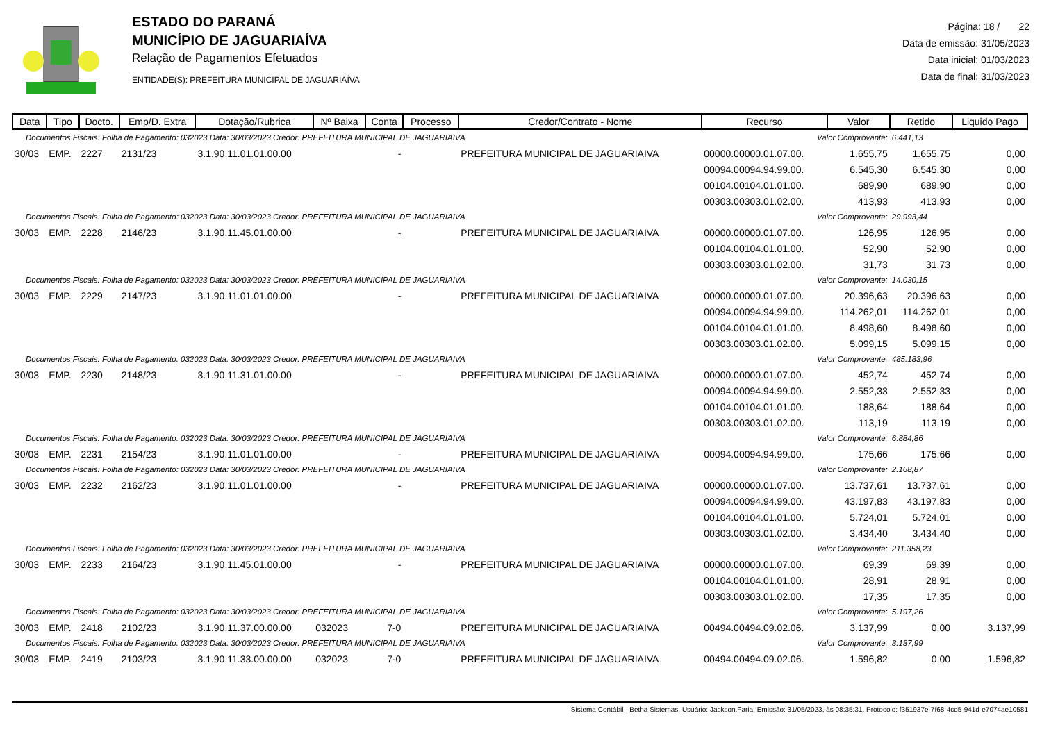ESTADO DO PARANÁ
MUNICÍPIO DE JAGUARIAÍVA
Relação de Pagamentos Efetuados
ENTIDADE(S): PREFEITURA MUNICIPAL DE JAGUARIAÍVA
Página: 18 / 22
Data de emissão: 31/05/2023
Data inicial: 01/03/2023
Data de final: 31/03/2023
| Data | Tipo | Docto. | Emp/D. Extra | Dotação/Rubrica | Nº Baixa | Conta | Processo | Credor/Contrato - Nome | Recurso | Valor | Retido | Liquido Pago |
| --- | --- | --- | --- | --- | --- | --- | --- | --- | --- | --- | --- | --- |
| Documentos Fiscais: Folha de Pagamento: 032023 Data: 30/03/2023 Credor: PREFEITURA MUNICIPAL DE JAGUARIAIVA | | | | | | | | | Valor Comprovante: | | 6.441,13 | |
| 30/03 | EMP. | 2227 | 2131/23 | 3.1.90.11.01.01.00.00 | | - | | PREFEITURA MUNICIPAL DE JAGUARIAIVA | 00000.00000.01.07.00. | 1.655,75 | 1.655,75 | 0,00 |
| | | | | | | | | | 00094.00094.94.99.00. | 6.545,30 | 6.545,30 | 0,00 |
| | | | | | | | | | 00104.00104.01.01.00. | 689,90 | 689,90 | 0,00 |
| | | | | | | | | | 00303.00303.01.02.00. | 413,93 | 413,93 | 0,00 |
| Documentos Fiscais: Folha de Pagamento: 032023 Data: 30/03/2023 Credor: PREFEITURA MUNICIPAL DE JAGUARIAIVA | | | | | | | | | Valor Comprovante: | | 29.993,44 | |
| 30/03 | EMP. | 2228 | 2146/23 | 3.1.90.11.45.01.00.00 | | - | | PREFEITURA MUNICIPAL DE JAGUARIAIVA | 00000.00000.01.07.00. | 126,95 | 126,95 | 0,00 |
| | | | | | | | | | 00104.00104.01.01.00. | 52,90 | 52,90 | 0,00 |
| | | | | | | | | | 00303.00303.01.02.00. | 31,73 | 31,73 | 0,00 |
| Documentos Fiscais: Folha de Pagamento: 032023 Data: 30/03/2023 Credor: PREFEITURA MUNICIPAL DE JAGUARIAIVA | | | | | | | | | Valor Comprovante: | | 14.030,15 | |
| 30/03 | EMP. | 2229 | 2147/23 | 3.1.90.11.01.01.00.00 | | - | | PREFEITURA MUNICIPAL DE JAGUARIAIVA | 00000.00000.01.07.00. | 20.396,63 | 20.396,63 | 0,00 |
| | | | | | | | | | 00094.00094.94.99.00. | 114.262,01 | 114.262,01 | 0,00 |
| | | | | | | | | | 00104.00104.01.01.00. | 8.498,60 | 8.498,60 | 0,00 |
| | | | | | | | | | 00303.00303.01.02.00. | 5.099,15 | 5.099,15 | 0,00 |
| Documentos Fiscais: Folha de Pagamento: 032023 Data: 30/03/2023 Credor: PREFEITURA MUNICIPAL DE JAGUARIAIVA | | | | | | | | | Valor Comprovante: | | 485.183,96 | |
| 30/03 | EMP. | 2230 | 2148/23 | 3.1.90.11.31.01.00.00 | | - | | PREFEITURA MUNICIPAL DE JAGUARIAIVA | 00000.00000.01.07.00. | 452,74 | 452,74 | 0,00 |
| | | | | | | | | | 00094.00094.94.99.00. | 2.552,33 | 2.552,33 | 0,00 |
| | | | | | | | | | 00104.00104.01.01.00. | 188,64 | 188,64 | 0,00 |
| | | | | | | | | | 00303.00303.01.02.00. | 113,19 | 113,19 | 0,00 |
| Documentos Fiscais: Folha de Pagamento: 032023 Data: 30/03/2023 Credor: PREFEITURA MUNICIPAL DE JAGUARIAIVA | | | | | | | | | Valor Comprovante: | | 6.884,86 | |
| 30/03 | EMP. | 2231 | 2154/23 | 3.1.90.11.01.01.00.00 | | - | | PREFEITURA MUNICIPAL DE JAGUARIAIVA | 00094.00094.94.99.00. | 175,66 | 175,66 | 0,00 |
| Documentos Fiscais: Folha de Pagamento: 032023 Data: 30/03/2023 Credor: PREFEITURA MUNICIPAL DE JAGUARIAIVA | | | | | | | | | Valor Comprovante: | | 2.168,87 | |
| 30/03 | EMP. | 2232 | 2162/23 | 3.1.90.11.01.01.00.00 | | - | | PREFEITURA MUNICIPAL DE JAGUARIAIVA | 00000.00000.01.07.00. | 13.737,61 | 13.737,61 | 0,00 |
| | | | | | | | | | 00094.00094.94.99.00. | 43.197,83 | 43.197,83 | 0,00 |
| | | | | | | | | | 00104.00104.01.01.00. | 5.724,01 | 5.724,01 | 0,00 |
| | | | | | | | | | 00303.00303.01.02.00. | 3.434,40 | 3.434,40 | 0,00 |
| Documentos Fiscais: Folha de Pagamento: 032023 Data: 30/03/2023 Credor: PREFEITURA MUNICIPAL DE JAGUARIAIVA | | | | | | | | | Valor Comprovante: | | 211.358,23 | |
| 30/03 | EMP. | 2233 | 2164/23 | 3.1.90.11.45.01.00.00 | | - | | PREFEITURA MUNICIPAL DE JAGUARIAIVA | 00000.00000.01.07.00. | 69,39 | 69,39 | 0,00 |
| | | | | | | | | | 00104.00104.01.01.00. | 28,91 | 28,91 | 0,00 |
| | | | | | | | | | 00303.00303.01.02.00. | 17,35 | 17,35 | 0,00 |
| Documentos Fiscais: Folha de Pagamento: 032023 Data: 30/03/2023 Credor: PREFEITURA MUNICIPAL DE JAGUARIAIVA | | | | | | | | | Valor Comprovante: | | 5.197,26 | |
| 30/03 | EMP. | 2418 | 2102/23 | 3.1.90.11.37.00.00.00 | 032023 | 7-0 | | PREFEITURA MUNICIPAL DE JAGUARIAIVA | 00494.00494.09.02.06. | 3.137,99 | 0,00 | 3.137,99 |
| Documentos Fiscais: Folha de Pagamento: 032023 Data: 30/03/2023 Credor: PREFEITURA MUNICIPAL DE JAGUARIAIVA | | | | | | | | | Valor Comprovante: | | 3.137,99 | |
| 30/03 | EMP. | 2419 | 2103/23 | 3.1.90.11.33.00.00.00 | 032023 | 7-0 | | PREFEITURA MUNICIPAL DE JAGUARIAIVA | 00494.00494.09.02.06. | 1.596,82 | 0,00 | 1.596,82 |
Sistema Contábil - Betha Sistemas. Usuário: Jackson.Faria. Emissão: 31/05/2023, às 08:35:31. Protocolo: f351937e-7f68-4cd5-941d-e7074ae10581